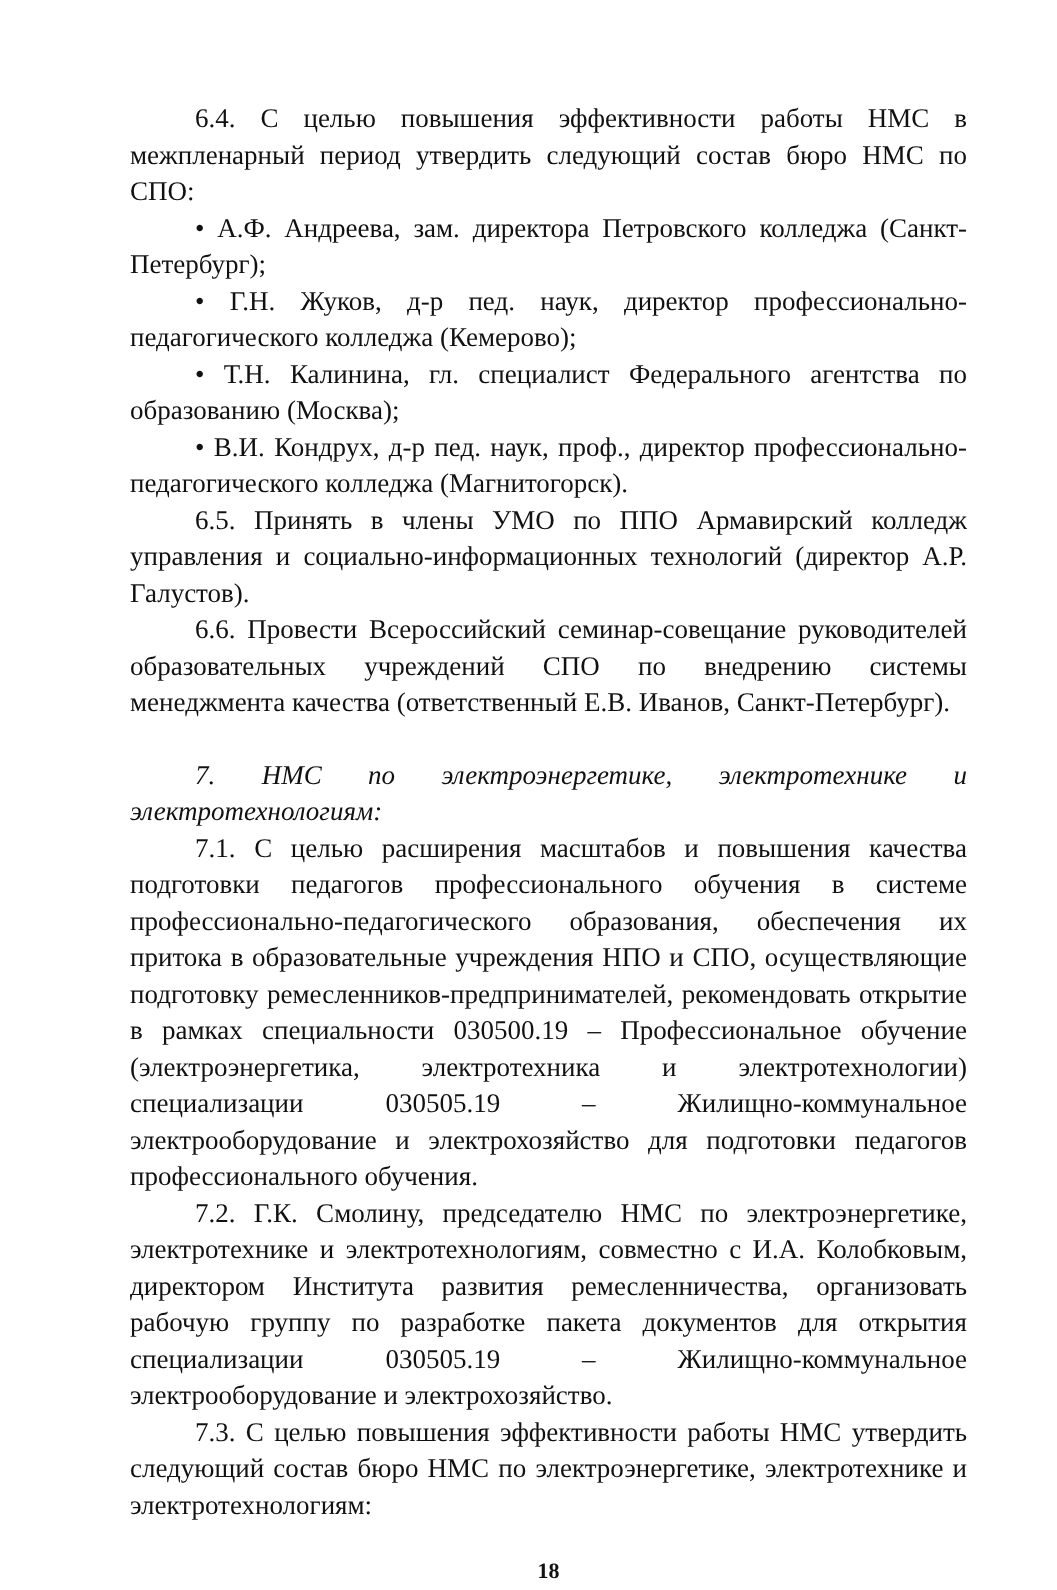6.4. С целью повышения эффективности работы НМС в межпленарный период утвердить следующий состав бюро НМС по СПО:
• А.Ф. Андреева, зам. директора Петровского колледжа (Санкт-Петербург);
• Г.Н. Жуков, д-р пед. наук, директор профессионально-педагогического колледжа (Кемерово);
• Т.Н. Калинина, гл. специалист Федерального агентства по образованию (Москва);
• В.И. Кондрух, д-р пед. наук, проф., директор профессионально-педагогического колледжа (Магнитогорск).
6.5. Принять в члены УМО по ППО Армавирский колледж управления и социально-информационных технологий (директор А.Р. Галустов).
6.6. Провести Всероссийский семинар-совещание руководителей образовательных учреждений СПО по внедрению системы менеджмента качества (ответственный Е.В. Иванов, Санкт-Петербург).
7. НМС по электроэнергетике, электротехнике и электротехнологиям:
7.1. С целью расширения масштабов и повышения качества подготовки педагогов профессионального обучения в системе профессионально-педагогического образования, обеспечения их притока в образовательные учреждения НПО и СПО, осуществляющие подготовку ремесленников-предпринимателей, рекомендовать открытие в рамках специальности 030500.19 – Профессиональное обучение (электроэнергетика, электротехника и электротехнологии) специализации 030505.19 – Жилищно-коммунальное электрооборудование и электрохозяйство для подготовки педагогов профессионального обучения.
7.2. Г.К. Смолину, председателю НМС по электроэнергетике, электротехнике и электротехнологиям, совместно с И.А. Колобковым, директором Института развития ремесленничества, организовать рабочую группу по разработке пакета документов для открытия специализации 030505.19 – Жилищно-коммунальное электрооборудование и электрохозяйство.
7.3. С целью повышения эффективности работы НМС утвердить следующий состав бюро НМС по электроэнергетике, электротехнике и электротехнологиям:
18